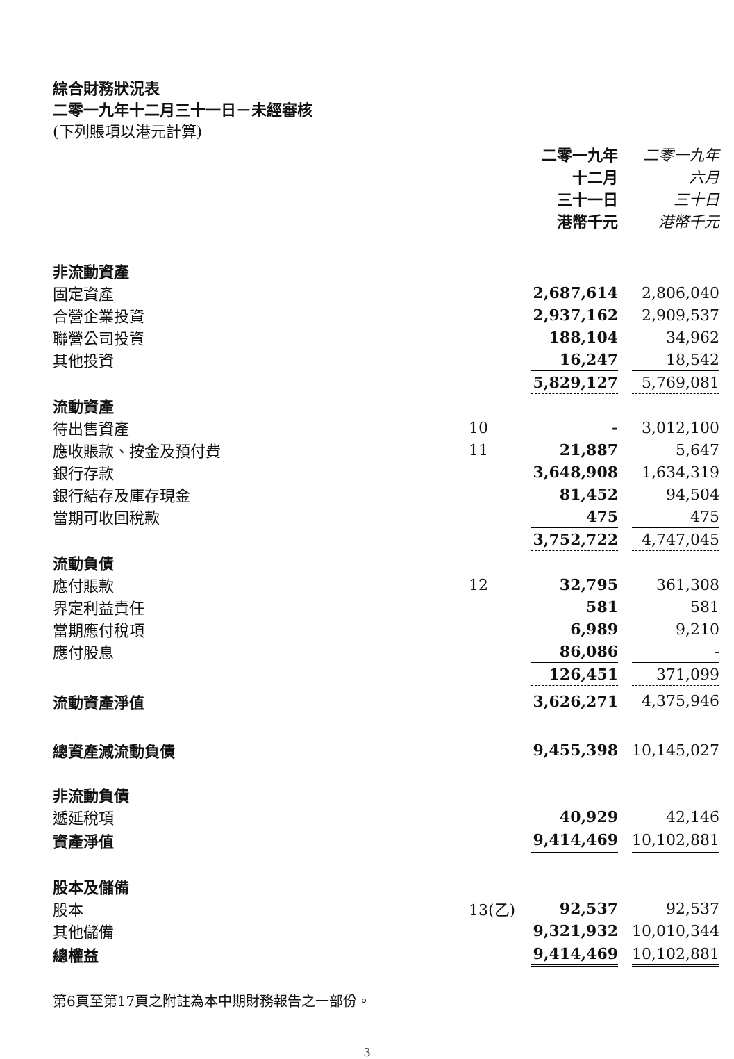綜合財務狀況表
二零一九年十二月三十一日－未經審核
(下列賬項以港元計算)
| | | 二零一九年 十二月 三十一日 港幣千元 | | 二零一九年 六月 三十日 港幣千元 |
| --- | --- | --- | --- | --- |
| 非流動資產 | | | | |
| 固定資產 | | 2,687,614 | | 2,806,040 |
| 合營企業投資 | | 2,937,162 | | 2,909,537 |
| 聯營公司投資 | | 188,104 | | 34,962 |
| 其他投資 | | 16,247 | | 18,542 |
| | | 5,829,127 | | 5,769,081 |
| 流動資產 | | | | |
| 待出售資產 | 10 | - | | 3,012,100 |
| 應收賬款、按金及預付費 | 11 | 21,887 | | 5,647 |
| 銀行存款 | | 3,648,908 | | 1,634,319 |
| 銀行結存及庫存現金 | | 81,452 | | 94,504 |
| 當期可收回稅款 | | 475 | | 475 |
| | | 3,752,722 | | 4,747,045 |
| 流動負債 | | | | |
| 應付賬款 | 12 | 32,795 | | 361,308 |
| 界定利益責任 | | 581 | | 581 |
| 當期應付稅項 | | 6,989 | | 9,210 |
| 應付股息 | | 86,086 | | - |
| | | 126,451 | | 371,099 |
| 流動資產淨值 | | 3,626,271 | | 4,375,946 |
| 總資產減流動負債 | | 9,455,398 | | 10,145,027 |
| 非流動負債 | | | | |
| 遞延稅項 | | 40,929 | | 42,146 |
| 資產淨值 | | 9,414,469 | | 10,102,881 |
| 股本及儲備 | | | | |
| 股本 | 13(乙) | 92,537 | | 92,537 |
| 其他儲備 | | 9,321,932 | | 10,010,344 |
| 總權益 | | 9,414,469 | | 10,102,881 |
第6頁至第17頁之附註為本中期財務報告之一部份。
3